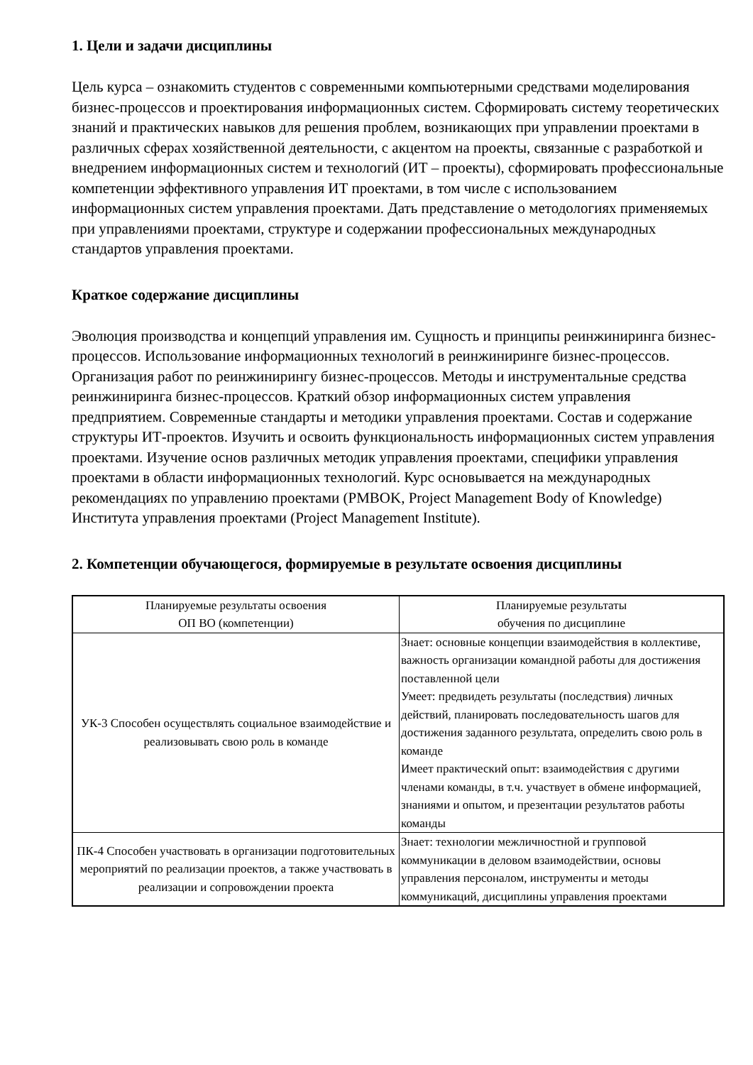1. Цели и задачи дисциплины
Цель курса – ознакомить студентов с современными компьютерными средствами моделирования бизнес-процессов и проектирования информационных систем. Сформировать систему теоретических знаний и практических навыков для решения проблем, возникающих при управлении проектами в различных сферах хозяйственной деятельности, с акцентом на проекты, связанные с разработкой и внедрением информационных систем и технологий (ИТ – проекты), сформировать профессиональные компетенции эффективного управления ИТ проектами, в том числе с использованием информационных систем управления проектами. Дать представление о методологиях применяемых при управлениями проектами, структуре и содержании профессиональных международных стандартов управления проектами.
Краткое содержание дисциплины
Эволюция производства и концепций управления им. Сущность и принципы реинжиниринга бизнес-процессов. Использование информационных технологий в реинжиниринге бизнес-процессов. Организация работ по реинжинирингу бизнес-процессов. Методы и инструментальные средства реинжиниринга бизнес-процессов. Краткий обзор информационных систем управления предприятием. Современные стандарты и методики управления проектами. Состав и содержание структуры ИТ-проектов. Изучить и освоить функциональность информационных систем управления проектами. Изучение основ различных методик управления проектами, специфики управления проектами в области информационных технологий. Курс основывается на международных рекомендациях по управлению проектами (PMBOK, Project Management Body of Knowledge) Института управления проектами (Project Management Institute).
2. Компетенции обучающегося, формируемые в результате освоения дисциплины
| Планируемые результаты освоения ОП ВО (компетенции) | Планируемые результаты обучения по дисциплине |
| --- | --- |
| УК-3 Способен осуществлять социальное взаимодействие и реализовывать свою роль в команде | Знает: основные концепции взаимодействия в коллективе, важность организации командной работы для достижения поставленной цели Умеет: предвидеть результаты (последствия) личных действий, планировать последовательность шагов для достижения заданного результата, определить свою роль в команде Имеет практический опыт: взаимодействия с другими членами команды, в т.ч. участвует в обмене информацией, знаниями и опытом, и презентации результатов работы команды |
| ПК-4 Способен участвовать в организации подготовительных мероприятий по реализации проектов, а также участвовать в реализации и сопровождении проекта | Знает: технологии межличностной и групповой коммуникации в деловом взаимодействии, основы управления персоналом, инструменты и методы коммуникаций, дисциплины управления проектами |